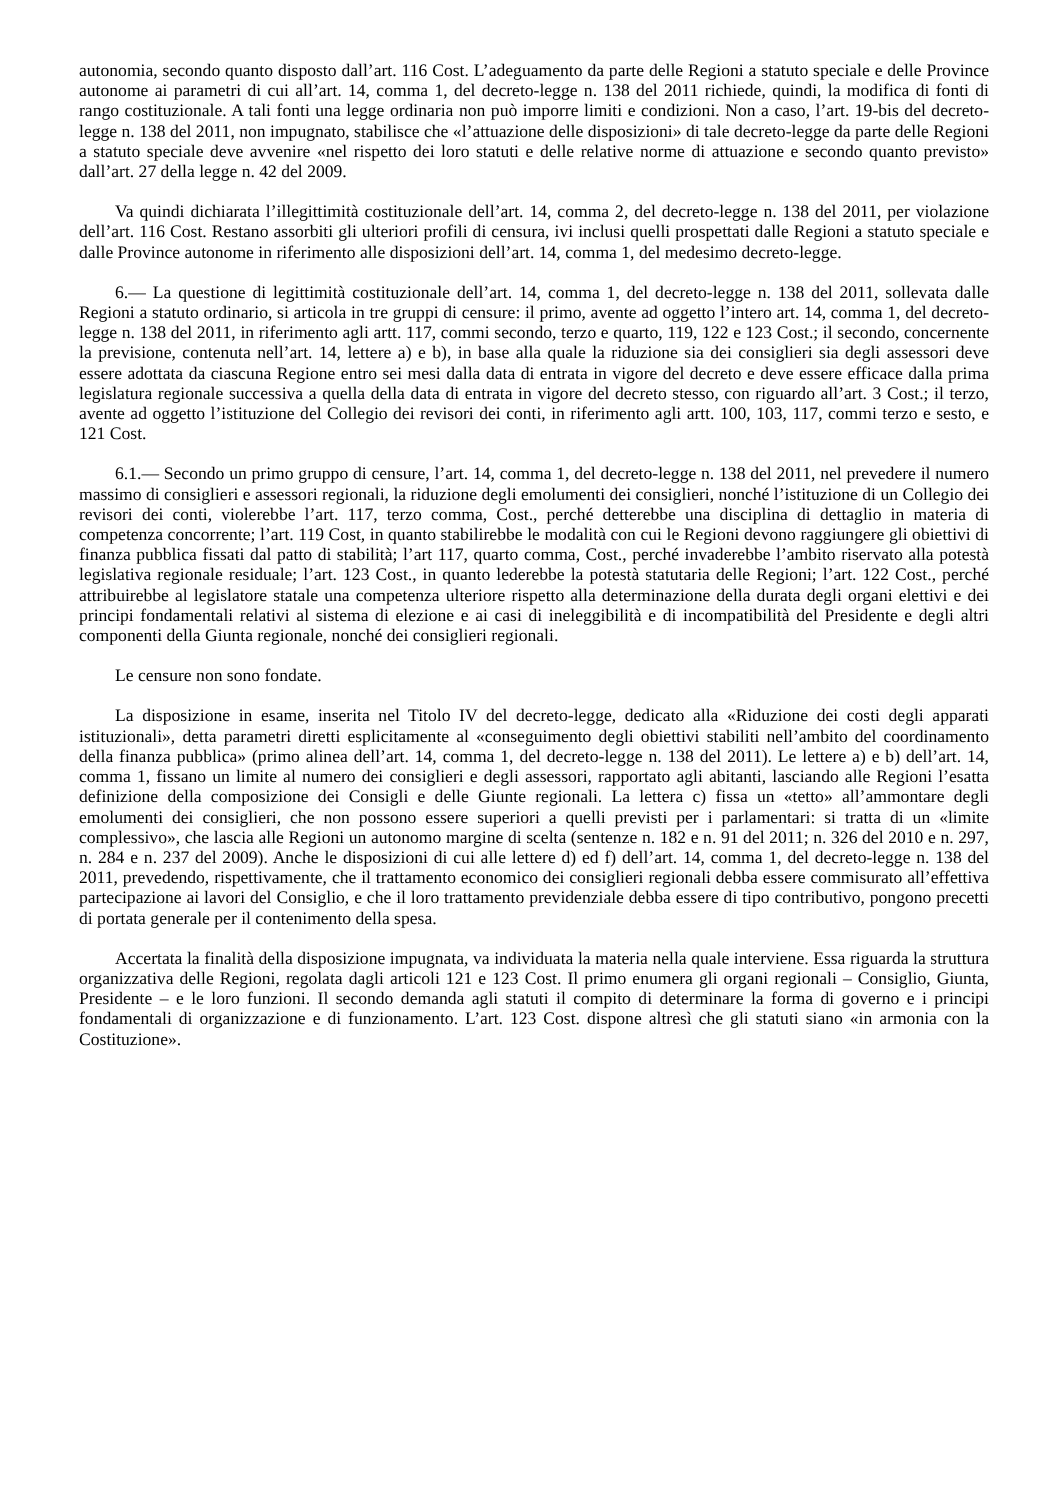autonomia, secondo quanto disposto dall’art. 116 Cost. L’adeguamento da parte delle Regioni a statuto speciale e delle Province autonome ai parametri di cui all’art. 14, comma 1, del decreto-legge n. 138 del 2011 richiede, quindi, la modifica di fonti di rango costituzionale. A tali fonti una legge ordinaria non può imporre limiti e condizioni. Non a caso, l’art. 19-bis del decreto-legge n. 138 del 2011, non impugnato, stabilisce che «l’attuazione delle disposizioni» di tale decreto-legge da parte delle Regioni a statuto speciale deve avvenire «nel rispetto dei loro statuti e delle relative norme di attuazione e secondo quanto previsto» dall’art. 27 della legge n. 42 del 2009.
Va quindi dichiarata l’illegittimità costituzionale dell’art. 14, comma 2, del decreto-legge n. 138 del 2011, per violazione dell’art. 116 Cost. Restano assorbiti gli ulteriori profili di censura, ivi inclusi quelli prospettati dalle Regioni a statuto speciale e dalle Province autonome in riferimento alle disposizioni dell’art. 14, comma 1, del medesimo decreto-legge.
6.— La questione di legittimità costituzionale dell’art. 14, comma 1, del decreto-legge n. 138 del 2011, sollevata dalle Regioni a statuto ordinario, si articola in tre gruppi di censure: il primo, avente ad oggetto l’intero art. 14, comma 1, del decreto-legge n. 138 del 2011, in riferimento agli artt. 117, commi secondo, terzo e quarto, 119, 122 e 123 Cost.; il secondo, concernente la previsione, contenuta nell’art. 14, lettere a) e b), in base alla quale la riduzione sia dei consiglieri sia degli assessori deve essere adottata da ciascuna Regione entro sei mesi dalla data di entrata in vigore del decreto e deve essere efficace dalla prima legislatura regionale successiva a quella della data di entrata in vigore del decreto stesso, con riguardo all’art. 3 Cost.; il terzo, avente ad oggetto l’istituzione del Collegio dei revisori dei conti, in riferimento agli artt. 100, 103, 117, commi terzo e sesto, e 121 Cost.
6.1.— Secondo un primo gruppo di censure, l’art. 14, comma 1, del decreto-legge n. 138 del 2011, nel prevedere il numero massimo di consiglieri e assessori regionali, la riduzione degli emolumenti dei consiglieri, nonché l’istituzione di un Collegio dei revisori dei conti, violerebbe l’art. 117, terzo comma, Cost., perché detterebbe una disciplina di dettaglio in materia di competenza concorrente; l’art. 119 Cost, in quanto stabilirebbe le modalità con cui le Regioni devono raggiungere gli obiettivi di finanza pubblica fissati dal patto di stabilità; l’art 117, quarto comma, Cost., perché invaderebbe l’ambito riservato alla potestà legislativa regionale residuale; l’art. 123 Cost., in quanto lederebbe la potestà statutaria delle Regioni; l’art. 122 Cost., perché attribuirebbe al legislatore statale una competenza ulteriore rispetto alla determinazione della durata degli organi elettivi e dei principi fondamentali relativi al sistema di elezione e ai casi di ineleggibilità e di incompatibilità del Presidente e degli altri componenti della Giunta regionale, nonché dei consiglieri regionali.
Le censure non sono fondate.
La disposizione in esame, inserita nel Titolo IV del decreto-legge, dedicato alla «Riduzione dei costi degli apparati istituzionali», detta parametri diretti esplicitamente al «conseguimento degli obiettivi stabiliti nell’ambito del coordinamento della finanza pubblica» (primo alinea dell’art. 14, comma 1, del decreto-legge n. 138 del 2011). Le lettere a) e b) dell’art. 14, comma 1, fissano un limite al numero dei consiglieri e degli assessori, rapportato agli abitanti, lasciando alle Regioni l’esatta definizione della composizione dei Consigli e delle Giunte regionali. La lettera c) fissa un «tetto» all’ammontare degli emolumenti dei consiglieri, che non possono essere superiori a quelli previsti per i parlamentari: si tratta di un «limite complessivo», che lascia alle Regioni un autonomo margine di scelta (sentenze n. 182 e n. 91 del 2011; n. 326 del 2010 e n. 297, n. 284 e n. 237 del 2009). Anche le disposizioni di cui alle lettere d) ed f) dell’art. 14, comma 1, del decreto-legge n. 138 del 2011, prevedendo, rispettivamente, che il trattamento economico dei consiglieri regionali debba essere commisurato all’effettiva partecipazione ai lavori del Consiglio, e che il loro trattamento previdenziale debba essere di tipo contributivo, pongono precetti di portata generale per il contenimento della spesa.
Accertata la finalità della disposizione impugnata, va individuata la materia nella quale interviene. Essa riguarda la struttura organizzativa delle Regioni, regolata dagli articoli 121 e 123 Cost. Il primo enumera gli organi regionali – Consiglio, Giunta, Presidente – e le loro funzioni. Il secondo demanda agli statuti il compito di determinare la forma di governo e i principi fondamentali di organizzazione e di funzionamento. L’art. 123 Cost. dispone altresì che gli statuti siano «in armonia con la Costituzione».